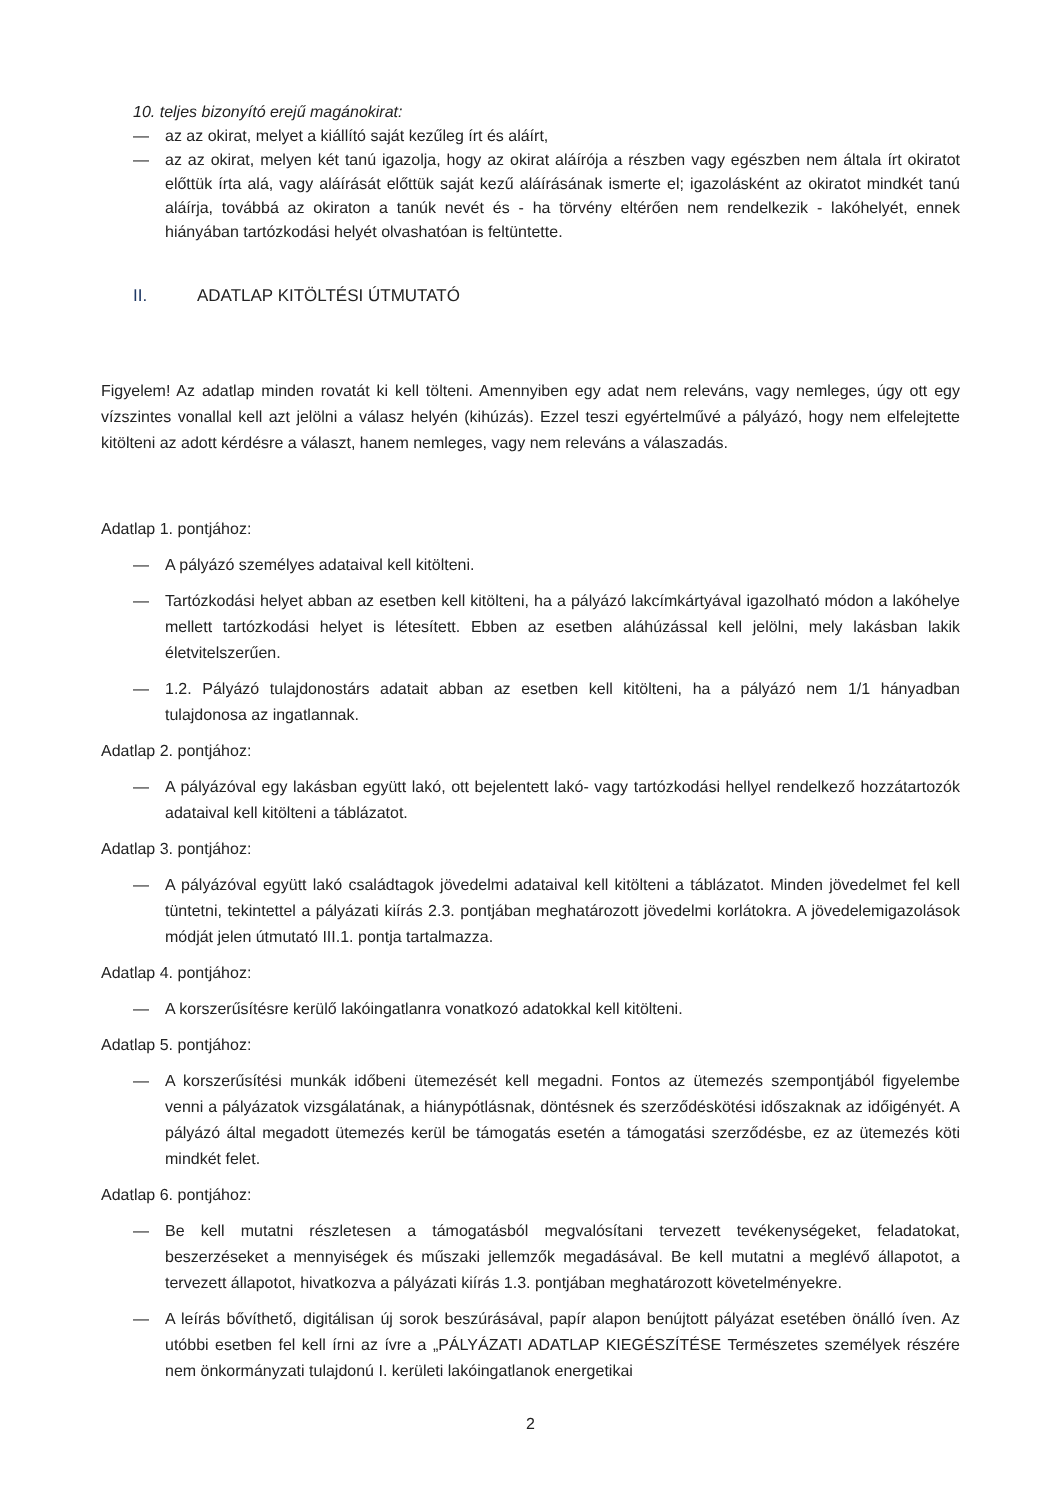10. teljes bizonyító erejű magánokirat:
— az az okirat, melyet a kiállító saját kezűleg írt és aláírt,
— az az okirat, melyen két tanú igazolja, hogy az okirat aláírója a részben vagy egészben nem általa írt okiratot előttük írta alá, vagy aláírását előttük saját kezű aláírásának ismerte el; igazolásként az okiratot mindkét tanú aláírja, továbbá az okiraton a tanúk nevét és - ha törvény eltérően nem rendelkezik - lakóhelyét, ennek hiányában tartózkodási helyét olvashatóan is feltüntette.
II. ADATLAP KITÖLTÉSI ÚTMUTATÓ
Figyelem! Az adatlap minden rovatát ki kell tölteni. Amennyiben egy adat nem releváns, vagy nemleges, úgy ott egy vízszintes vonallal kell azt jelölni a válasz helyén (kihúzás). Ezzel teszi egyértelművé a pályázó, hogy nem elfelejtette kitölteni az adott kérdésre a választ, hanem nemleges, vagy nem releváns a válaszadás.
Adatlap 1. pontjához:
— A pályázó személyes adataival kell kitölteni.
— Tartózkodási helyet abban az esetben kell kitölteni, ha a pályázó lakcímkártyával igazolható módon a lakóhelye mellett tartózkodási helyet is létesített. Ebben az esetben aláhúzással kell jelölni, mely lakásban lakik életvitelszerűen.
— 1.2. Pályázó tulajdonostárs adatait abban az esetben kell kitölteni, ha a pályázó nem 1/1 hányadban tulajdonosa az ingatlannak.
Adatlap 2. pontjához:
— A pályázóval egy lakásban együtt lakó, ott bejelentett lakó- vagy tartózkodási hellyel rendelkező hozzátartozók adataival kell kitölteni a táblázatot.
Adatlap 3. pontjához:
— A pályázóval együtt lakó családtagok jövedelmi adataival kell kitölteni a táblázatot. Minden jövedelmet fel kell tüntetni, tekintettel a pályázati kiírás 2.3. pontjában meghatározott jövedelmi korlátokra. A jövedelemigazolások módját jelen útmutató III.1. pontja tartalmazza.
Adatlap 4. pontjához:
— A korszerűsítésre kerülő lakóingatlanra vonatkozó adatokkal kell kitölteni.
Adatlap 5. pontjához:
— A korszerűsítési munkák időbeni ütemezését kell megadni. Fontos az ütemezés szempontjából figyelembe venni a pályázatok vizsgálatának, a hiánypótlásnak, döntésnek és szerződéskötési időszaknak az időigényét. A pályázó által megadott ütemezés kerül be támogatás esetén a támogatási szerződésbe, ez az ütemezés köti mindkét felet.
Adatlap 6. pontjához:
— Be kell mutatni részletesen a támogatásból megvalósítani tervezett tevékenységeket, feladatokat, beszerzéseket a mennyiségek és műszaki jellemzők megadásával. Be kell mutatni a meglévő állapotot, a tervezett állapotot, hivatkozva a pályázati kiírás 1.3. pontjában meghatározott követelményekre.
— A leírás bővíthető, digitálisan új sorok beszúrásával, papír alapon benújtott pályázat esetében önálló íven. Az utóbbi esetben fel kell írni az ívre a „PÁLYÁZATI ADATLAP KIEGÉSZÍTÉSE Természetes személyek részére nem önkormányzati tulajdonú I. kerületi lakóingatlanok energetikai
2